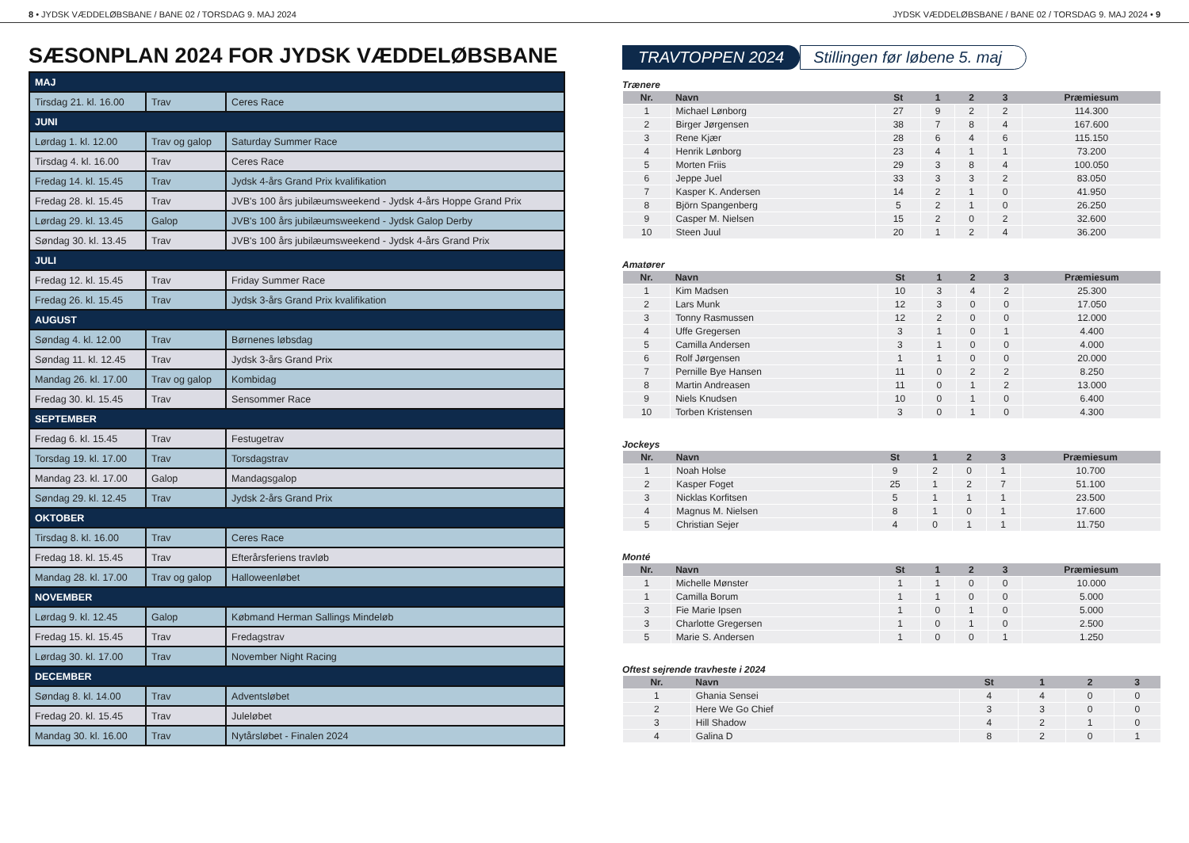8 • JYDSK VÆDDELØBSBANE / BANE 02 / TORSDAG 9. MAJ 2024 JYDSK VÆDDELØBSBANE / BANE 02 / TORSDAG 9. MAJ 2024 • 9
SÆSONPLAN 2024 FOR JYDSK VÆDDELØBSBANE
| MAJ | | |
| Tirsdag 21. kl. 16.00 | Trav | Ceres Race |
| JUNI | | |
| Lørdag 1. kl. 12.00 | Trav og galop | Saturday Summer Race |
| Tirsdag 4. kl. 16.00 | Trav | Ceres Race |
| Fredag 14. kl. 15.45 | Trav | Jydsk 4-års Grand Prix kvalifikation |
| Fredag 28. kl. 15.45 | Trav | JVB's 100 års jubilæumsweekend - Jydsk 4-års Hoppe Grand Prix |
| Lørdag 29. kl. 13.45 | Galop | JVB's 100 års jubilæumsweekend - Jydsk Galop Derby |
| Søndag 30. kl. 13.45 | Trav | JVB's 100 års jubilæumsweekend - Jydsk 4-års Grand Prix |
| JULI | | |
| Fredag 12. kl. 15.45 | Trav | Friday Summer Race |
| Fredag 26. kl. 15.45 | Trav | Jydsk 3-års Grand Prix kvalifikation |
| AUGUST | | |
| Søndag 4. kl. 12.00 | Trav | Børnenes løbsdag |
| Søndag 11. kl. 12.45 | Trav | Jydsk 3-års Grand Prix |
| Mandag 26. kl. 17.00 | Trav og galop | Kombidag |
| Fredag 30. kl. 15.45 | Trav | Sensommer Race |
| SEPTEMBER | | |
| Fredag 6. kl. 15.45 | Trav | Festugetrav |
| Torsdag 19. kl. 17.00 | Trav | Torsdagstrav |
| Mandag 23. kl. 17.00 | Galop | Mandagsgalop |
| Søndag 29. kl. 12.45 | Trav | Jydsk 2-års Grand Prix |
| OKTOBER | | |
| Tirsdag 8. kl. 16.00 | Trav | Ceres Race |
| Fredag 18. kl. 15.45 | Trav | Efterårsferiens travløb |
| Mandag 28. kl. 17.00 | Trav og galop | Halloweenløbet |
| NOVEMBER | | |
| Lørdag 9. kl. 12.45 | Galop | Købmand Herman Sallings Mindeløb |
| Fredag 15. kl. 15.45 | Trav | Fredagstrav |
| Lørdag 30. kl. 17.00 | Trav | November Night Racing |
| DECEMBER | | |
| Søndag 8. kl. 14.00 | Trav | Adventsløbet |
| Fredag 20. kl. 15.45 | Trav | Juleløbet |
| Mandag 30. kl. 16.00 | Trav | Nytårsløbet - Finalen 2024 |
TRAVTOPPEN 2024 Stillingen før løbene 5. maj
Trænere
| Nr. | Navn | St | 1 | 2 | 3 | Præmiesum |
| --- | --- | --- | --- | --- | --- | --- |
| 1 | Michael Lønborg | 27 | 9 | 2 | 2 | 114.300 |
| 2 | Birger Jørgensen | 38 | 7 | 8 | 4 | 167.600 |
| 3 | Rene Kjær | 28 | 6 | 4 | 6 | 115.150 |
| 4 | Henrik Lønborg | 23 | 4 | 1 | 1 | 73.200 |
| 5 | Morten Friis | 29 | 3 | 8 | 4 | 100.050 |
| 6 | Jeppe Juel | 33 | 3 | 3 | 2 | 83.050 |
| 7 | Kasper K. Andersen | 14 | 2 | 1 | 0 | 41.950 |
| 8 | Björn Spangenberg | 5 | 2 | 1 | 0 | 26.250 |
| 9 | Casper M. Nielsen | 15 | 2 | 0 | 2 | 32.600 |
| 10 | Steen Juul | 20 | 1 | 2 | 4 | 36.200 |
Amatører
| Nr. | Navn | St | 1 | 2 | 3 | Præmiesum |
| --- | --- | --- | --- | --- | --- | --- |
| 1 | Kim Madsen | 10 | 3 | 4 | 2 | 25.300 |
| 2 | Lars Munk | 12 | 3 | 0 | 0 | 17.050 |
| 3 | Tonny Rasmussen | 12 | 2 | 0 | 0 | 12.000 |
| 4 | Uffe Gregersen | 3 | 1 | 0 | 1 | 4.400 |
| 5 | Camilla Andersen | 3 | 1 | 0 | 0 | 4.000 |
| 6 | Rolf Jørgensen | 1 | 1 | 0 | 0 | 20.000 |
| 7 | Pernille Bye Hansen | 11 | 0 | 2 | 2 | 8.250 |
| 8 | Martin Andreasen | 11 | 0 | 1 | 2 | 13.000 |
| 9 | Niels Knudsen | 10 | 0 | 1 | 0 | 6.400 |
| 10 | Torben Kristensen | 3 | 0 | 1 | 0 | 4.300 |
Jockeys
| Nr. | Navn | St | 1 | 2 | 3 | Præmiesum |
| --- | --- | --- | --- | --- | --- | --- |
| 1 | Noah Holse | 9 | 2 | 0 | 1 | 10.700 |
| 2 | Kasper Foget | 25 | 1 | 2 | 7 | 51.100 |
| 3 | Nicklas Korfitsen | 5 | 1 | 1 | 1 | 23.500 |
| 4 | Magnus M. Nielsen | 8 | 1 | 0 | 1 | 17.600 |
| 5 | Christian Sejer | 4 | 0 | 1 | 1 | 11.750 |
Monté
| Nr. | Navn | St | 1 | 2 | 3 | Præmiesum |
| --- | --- | --- | --- | --- | --- | --- |
| 1 | Michelle Mønster | 1 | 1 | 0 | 0 | 10.000 |
| 1 | Camilla Borum | 1 | 1 | 0 | 0 | 5.000 |
| 3 | Fie Marie Ipsen | 1 | 0 | 1 | 0 | 5.000 |
| 3 | Charlotte Gregersen | 1 | 0 | 1 | 0 | 2.500 |
| 5 | Marie S. Andersen | 1 | 0 | 0 | 1 | 1.250 |
Oftest sejrende travheste i 2024
| Nr. | Navn | St | 1 | 2 | 3 |
| --- | --- | --- | --- | --- | --- |
| 1 | Ghania Sensei | 4 | 4 | 0 | 0 |
| 2 | Here We Go Chief | 3 | 3 | 0 | 0 |
| 3 | Hill Shadow | 4 | 2 | 1 | 0 |
| 4 | Galina D | 8 | 2 | 0 | 1 |